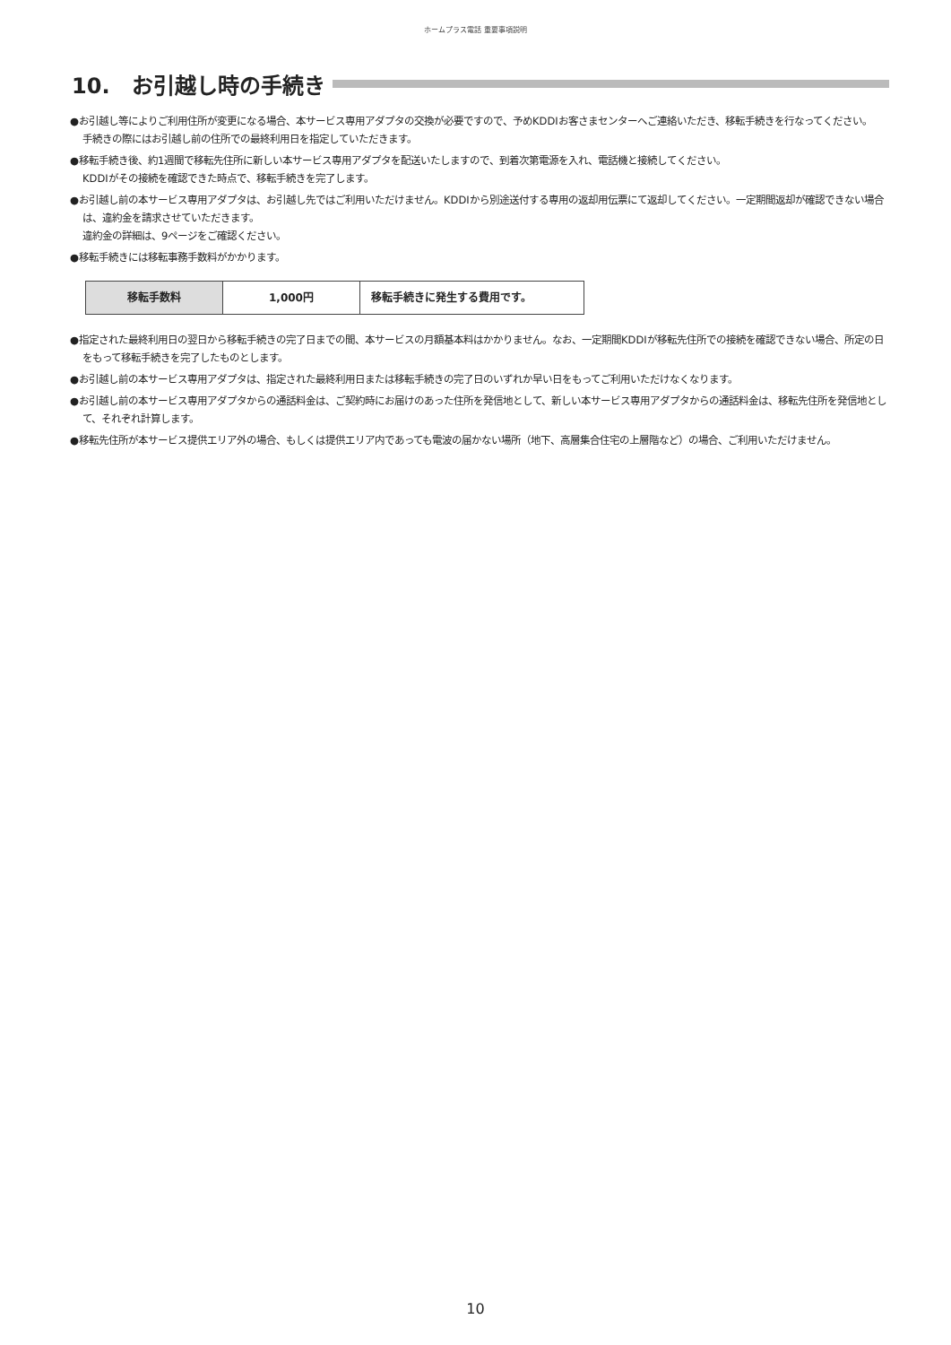ホームプラス電話 重要事項説明
10.　お引越し時の手続き
●お引越し等によりご利用住所が変更になる場合、本サービス専用アダプタの交換が必要ですので、予めKDDIお客さまセンターへご連絡いただき、移転手続きを行なってください。
手続きの際にはお引越し前の住所での最終利用日を指定していただきます。
●移転手続き後、約1週間で移転先住所に新しい本サービス専用アダプタを配送いたしますので、到着次第電源を入れ、電話機と接続してください。
KDDIがその接続を確認できた時点で、移転手続きを完了します。
●お引越し前の本サービス専用アダプタは、お引越し先ではご利用いただけません。KDDIから別途送付する専用の返却用伝票にて返却してください。一定期間返却が確認できない場合は、違約金を請求させていただきます。
違約金の詳細は、9ページをご確認ください。
●移転手続きには移転事務手数料がかかります。
| 移転手数料 | 1,000円 | 移転手続きに発生する費用です。 |
●指定された最終利用日の翌日から移転手続きの完了日までの間、本サービスの月額基本料はかかりません。なお、一定期間KDDIが移転先住所での接続を確認できない場合、所定の日をもって移転手続きを完了したものとします。
●お引越し前の本サービス専用アダプタは、指定された最終利用日または移転手続きの完了日のいずれか早い日をもってご利用いただけなくなります。
●お引越し前の本サービス専用アダプタからの通話料金は、ご契約時にお届けのあった住所を発信地として、新しい本サービス専用アダプタからの通話料金は、移転先住所を発信地として、それぞれ計算します。
●移転先住所が本サービス提供エリア外の場合、もしくは提供エリア内であっても電波の届かない場所（地下、高層集合住宅の上層階など）の場合、ご利用いただけません。
10